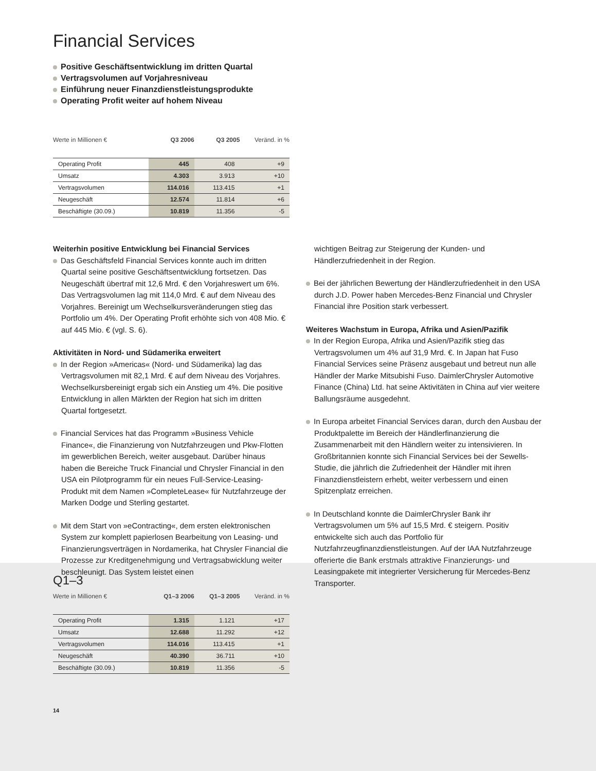Financial Services
Positive Geschäftsentwicklung im dritten Quartal
Vertragsvolumen auf Vorjahresniveau
Einführung neuer Finanzdienstleistungsprodukte
Operating Profit weiter auf hohem Niveau
| Werte in Millionen € | Q3 2006 | Q3 2005 | Veränd. in % |
| Operating Profit | 445 | 408 | +9 |
| Umsatz | 4.303 | 3.913 | +10 |
| Vertragsvolumen | 114.016 | 113.415 | +1 |
| Neugeschäft | 12.574 | 11.814 | +6 |
| Beschäftigte (30.09.) | 10.819 | 11.356 | -5 |
Weiterhin positive Entwicklung bei Financial Services
Das Geschäftsfeld Financial Services konnte auch im dritten Quartal seine positive Geschäftsentwicklung fortsetzen. Das Neugeschäft übertraf mit 12,6 Mrd. € den Vorjahreswert um 6%. Das Vertragsvolumen lag mit 114,0 Mrd. € auf dem Niveau des Vorjahres. Bereinigt um Wechselkursveränderungen stieg das Portfolio um 4%. Der Operating Profit erhöhte sich von 408 Mio. € auf 445 Mio. € (vgl. S. 6).
Aktivitäten in Nord- und Südamerika erweitert
In der Region »Americas« (Nord- und Südamerika) lag das Vertragsvolumen mit 82,1 Mrd. € auf dem Niveau des Vorjahres. Wechselkursbereinigt ergab sich ein Anstieg um 4%. Die positive Entwicklung in allen Märkten der Region hat sich im dritten Quartal fortgesetzt.
Financial Services hat das Programm »Business Vehicle Finance«, die Finanzierung von Nutzfahrzeugen und Pkw-Flotten im gewerblichen Bereich, weiter ausgebaut. Darüber hinaus haben die Bereiche Truck Financial und Chrysler Financial in den USA ein Pilotprogramm für ein neues Full-Service-Leasing-Produkt mit dem Namen »CompleteLease« für Nutzfahrzeuge der Marken Dodge und Sterling gestartet.
Mit dem Start von »eContracting«, dem ersten elektronischen System zur komplett papierlosen Bearbeitung von Leasing- und Finanzierungsverträgen in Nordamerika, hat Chrysler Financial die Prozesse zur Kreditgenehmigung und Vertragsabwicklung weiter beschleunigt. Das System leistet einen
wichtigen Beitrag zur Steigerung der Kunden- und Händlerzufriedenheit in der Region.
Bei der jährlichen Bewertung der Händlerzufriedenheit in den USA durch J.D. Power haben Mercedes-Benz Financial und Chrysler Financial ihre Position stark verbessert.
Weiteres Wachstum in Europa, Afrika und Asien/Pazifik
In der Region Europa, Afrika und Asien/Pazifik stieg das Vertragsvolumen um 4% auf 31,9 Mrd. €. In Japan hat Fuso Financial Services seine Präsenz ausgebaut und betreut nun alle Händler der Marke Mitsubishi Fuso. DaimlerChrysler Automotive Finance (China) Ltd. hat seine Aktivitäten in China auf vier weitere Ballungsräume ausgedehnt.
In Europa arbeitet Financial Services daran, durch den Ausbau der Produktpalette im Bereich der Händlerfinanzierung die Zusammenarbeit mit den Händlern weiter zu intensivieren. In Großbritannien konnte sich Financial Services bei der Sewells-Studie, die jährlich die Zufriedenheit der Händler mit ihren Finanzdienstleistern erhebt, weiter verbessern und einen Spitzenplatz erreichen.
In Deutschland konnte die DaimlerChrysler Bank ihr Vertragsvolumen um 5% auf 15,5 Mrd. € steigern. Positiv entwickelte sich auch das Portfolio für Nutzfahrzeugfinanzdienstleistungen. Auf der IAA Nutzfahrzeuge offerierte die Bank erstmals attraktive Finanzierungs- und Leasingpakete mit integrierter Versicherung für Mercedes-Benz Transporter.
Q1–3
| Werte in Millionen € | Q1–3 2006 | Q1–3 2005 | Veränd. in % |
| Operating Profit | 1.315 | 1.121 | +17 |
| Umsatz | 12.688 | 11.292 | +12 |
| Vertragsvolumen | 114.016 | 113.415 | +1 |
| Neugeschäft | 40.390 | 36.711 | +10 |
| Beschäftigte (30.09.) | 10.819 | 11.356 | -5 |
14